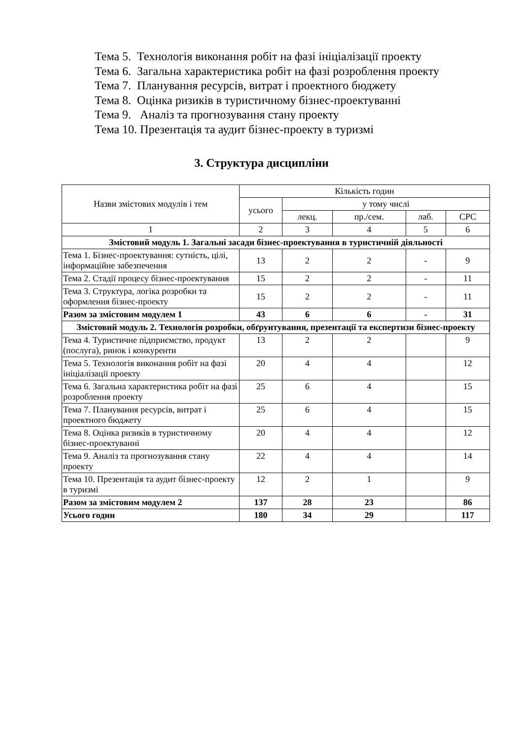Тема 5. Технологія виконання робіт на фазі ініціалізації проекту
Тема 6. Загальна характеристика робіт на фазі розроблення проекту
Тема 7. Планування ресурсів, витрат і проектного бюджету
Тема 8. Оцінка ризиків в туристичному бізнес-проектуванні
Тема 9. Аналіз та прогнозування стану проекту
Тема 10. Презентація та аудит бізнес-проекту в туризмі
3. Структура дисципліни
| Назви змістових модулів і тем | Кількість годин | | | | |
| --- | --- | --- | --- | --- | --- |
| | усього | у тому числі | | | |
| | | лекц. | пр./сем. | лаб. | СРС |
| 1 | 2 | 3 | 4 | 5 | 6 |
| Змістовий модуль 1. Загальні засади бізнес-проектування в туристичній діяльності | | | | | |
| Тема 1. Бізнес-проектування: сутність, цілі, інформаційне забезпечення | 13 | 2 | 2 | - | 9 |
| Тема 2. Стадії процесу бізнес-проектування | 15 | 2 | 2 | - | 11 |
| Тема 3. Структура, логіка розробки та оформлення бізнес-проекту | 15 | 2 | 2 | - | 11 |
| Разом за змістовим модулем 1 | 43 | 6 | 6 | - | 31 |
| Змістовий модуль 2. Технологія розробки, обґрунтування, презентації та експертизи бізнес-проекту | | | | | |
| Тема 4. Туристичне підприємство, продукт (послуга), ринок і конкуренти | 13 | 2 | 2 | | 9 |
| Тема 5. Технологія виконання робіт на фазі ініціалізації проекту | 20 | 4 | 4 | | 12 |
| Тема 6. Загальна характеристика робіт на фазі розроблення проекту | 25 | 6 | 4 | | 15 |
| Тема 7. Планування ресурсів, витрат і проектного бюджету | 25 | 6 | 4 | | 15 |
| Тема 8. Оцінка ризиків в туристичному бізнес-проектуванні | 20 | 4 | 4 | | 12 |
| Тема 9. Аналіз та прогнозування стану проекту | 22 | 4 | 4 | | 14 |
| Тема 10. Презентація та аудит бізнес-проекту в туризмі | 12 | 2 | 1 | | 9 |
| Разом за змістовим модулем 2 | 137 | 28 | 23 | | 86 |
| Усього годин | 180 | 34 | 29 | | 117 |